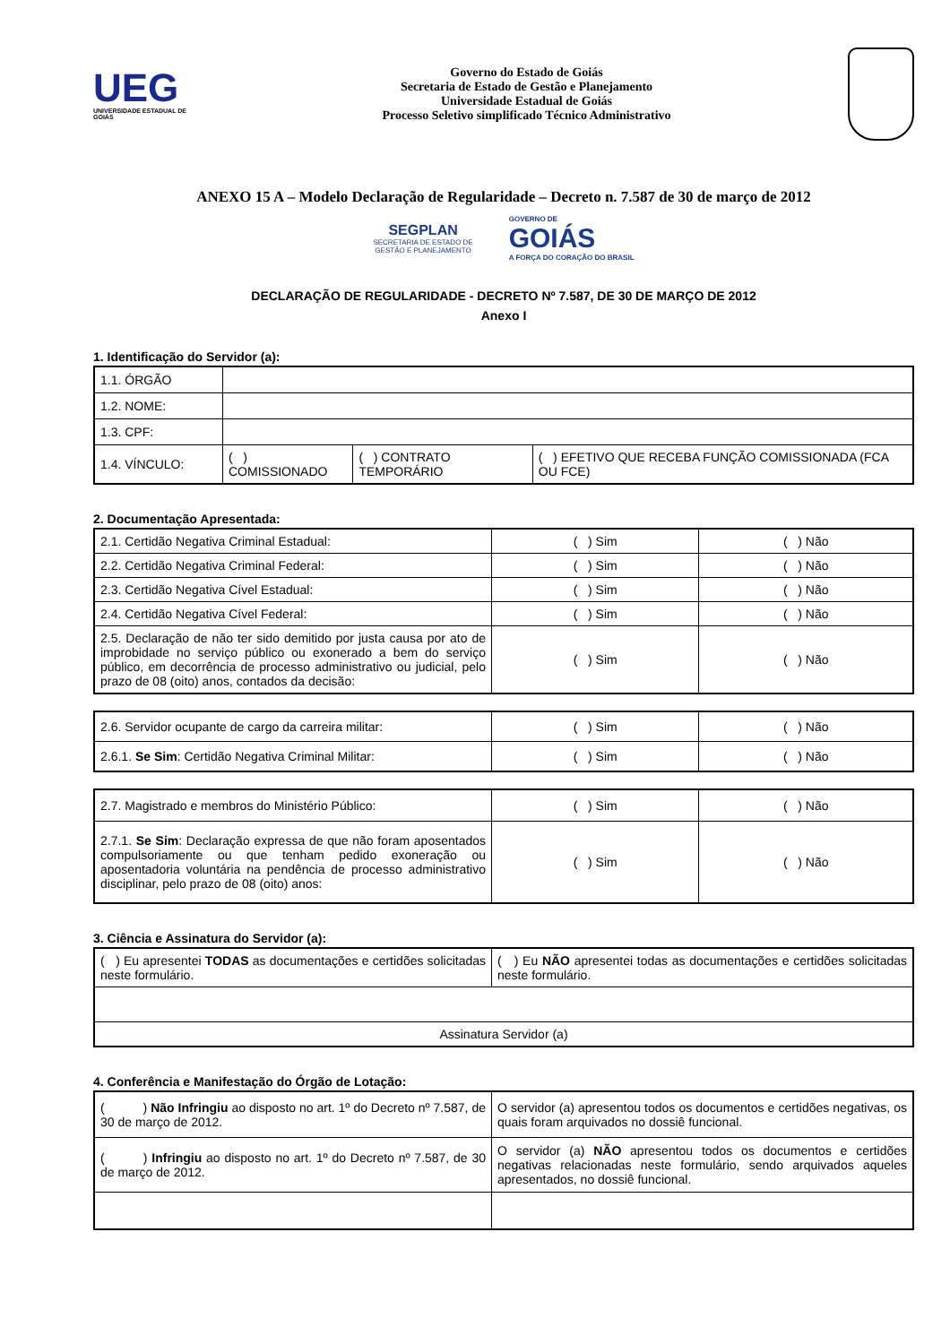UEG
UNIVERSIDADE ESTADUAL DE GOIÁS
Governo do Estado de Goiás
Secretaria de Estado de Gestão e Planejamento
Universidade Estadual de Goiás
Processo Seletivo simplificado Técnico Administrativo
ANEXO 15 A – Modelo Declaração de Regularidade – Decreto n. 7.587 de 30 de março de 2012
SEGPLAN
SECRETARIA DE ESTADO DE
GESTÃO E PLANEJAMENTO
GOVERNO DE
GOIÁS
A FORÇA DO CORAÇÃO DO BRASIL
DECLARAÇÃO DE REGULARIDADE - DECRETO Nº 7.587, DE 30 DE MARÇO DE 2012
Anexo I
1. Identificação do Servidor (a):
| 1.1. ÓRGÃO | | | |
| 1.2. NOME: | | | |
| 1.3. CPF: | | | |
| 1.4. VÍNCULO: | ( ) COMISSIONADO | ( ) CONTRATO TEMPORÁRIO | ( ) EFETIVO QUE RECEBA FUNÇÃO COMISSIONADA (FCA OU FCE) |
2. Documentação Apresentada:
| 2.1. Certidão Negativa Criminal Estadual: | ( ) Sim | ( ) Não |
| 2.2. Certidão Negativa Criminal Federal: | ( ) Sim | ( ) Não |
| 2.3. Certidão Negativa Cível Estadual: | ( ) Sim | ( ) Não |
| 2.4. Certidão Negativa Cível Federal: | ( ) Sim | ( ) Não |
| 2.5. Declaração de não ter sido demitido por justa causa por ato de improbidade no serviço público ou exonerado a bem do serviço público, em decorrência de processo administrativo ou judicial, pelo prazo de 08 (oito) anos, contados da decisão: | ( ) Sim | ( ) Não |
| 2.6. Servidor ocupante de cargo da carreira militar: | ( ) Sim | ( ) Não |
| 2.6.1. Se Sim : Certidão Negativa Criminal Militar: | ( ) Sim | ( ) Não |
| 2.7. Magistrado e membros do Ministério Público: | ( ) Sim | ( ) Não |
| 2.7.1. Se Sim : Declaração expressa de que não foram aposentados compulsoriamente ou que tenham pedido exoneração ou aposentadoria voluntária na pendência de processo administrativo disciplinar, pelo prazo de 08 (oito) anos: | ( ) Sim | ( ) Não |
3. Ciência e Assinatura do Servidor (a):
| ( ) Eu apresentei TODAS as documentações e certidões solicitadas neste formulário. | ( ) Eu NÃO apresentei todas as documentações e certidões solicitadas neste formulário. |
| Assinatura Servidor (a) | |
4. Conferência e Manifestação do Órgão de Lotação:
| ( ) Não Infringiu ao disposto no art. 1º do Decreto nº 7.587, de 30 de março de 2012. | O servidor (a) apresentou todos os documentos e certidões negativas, os quais foram arquivados no dossiê funcional. |
| ( ) Infringiu ao disposto no art. 1º do Decreto nº 7.587, de 30 de março de 2012. | O servidor (a) NÃO apresentou todos os documentos e certidões negativas relacionadas neste formulário, sendo arquivados aqueles apresentados, no dossiê funcional. |